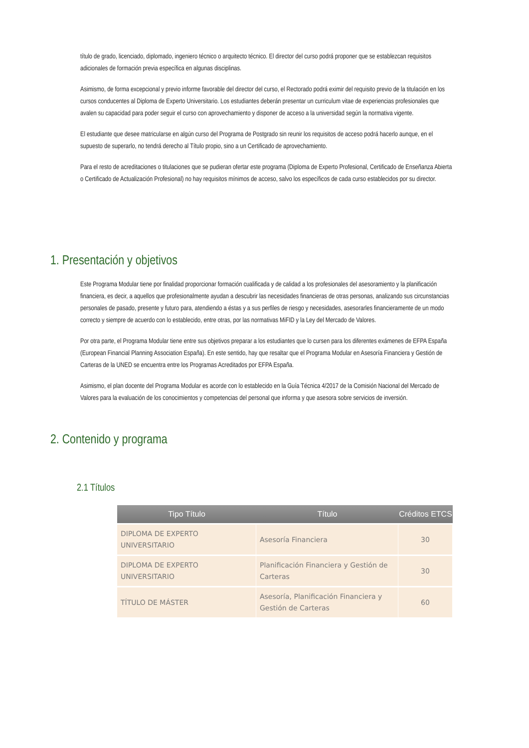título de grado, licenciado, diplomado, ingeniero técnico o arquitecto técnico. El director del curso podrá proponer que se establezcan requisitos adicionales de formación previa específica en algunas disciplinas.
Asimismo, de forma excepcional y previo informe favorable del director del curso, el Rectorado podrá eximir del requisito previo de la titulación en los cursos conducentes al Diploma de Experto Universitario. Los estudiantes deberán presentar un curriculum vitae de experiencias profesionales que avalen su capacidad para poder seguir el curso con aprovechamiento y disponer de acceso a la universidad según la normativa vigente.
El estudiante que desee matricularse en algún curso del Programa de Postgrado sin reunir los requisitos de acceso podrá hacerlo aunque, en el supuesto de superarlo, no tendrá derecho al Título propio, sino a un Certificado de aprovechamiento.
Para el resto de acreditaciones o titulaciones que se pudieran ofertar este programa (Diploma de Experto Profesional, Certificado de Enseñanza Abierta o Certificado de Actualización Profesional) no hay requisitos mínimos de acceso, salvo los específicos de cada curso establecidos por su director.
1. Presentación y objetivos
Este Programa Modular tiene por finalidad proporcionar formación cualificada y de calidad a los profesionales del asesoramiento y la planificación financiera, es decir, a aquellos que profesionalmente ayudan a descubrir las necesidades financieras de otras personas, analizando sus circunstancias personales de pasado, presente y futuro para, atendiendo a éstas y a sus perfiles de riesgo y necesidades, asesorarles financieramente de un modo correcto y siempre de acuerdo con lo establecido, entre otras, por las normativas MiFID y la Ley del Mercado de Valores.
Por otra parte, el Programa Modular tiene entre sus objetivos preparar a los estudiantes que lo cursen para los diferentes exámenes de EFPA España (European Financial Planning Association España). En este sentido, hay que resaltar que el Programa Modular en Asesoría Financiera y Gestión de Carteras de la UNED se encuentra entre los Programas Acreditados por EFPA España.
Asimismo, el plan docente del Programa Modular es acorde con lo establecido en la Guía Técnica 4/2017 de la Comisión Nacional del Mercado de Valores para la evaluación de los conocimientos y competencias del personal que informa y que asesora sobre servicios de inversión.
2. Contenido y programa
2.1 Títulos
| Tipo Título | Título | Créditos ETCS |
| --- | --- | --- |
| DIPLOMA DE EXPERTO UNIVERSITARIO | Asesoría Financiera | 30 |
| DIPLOMA DE EXPERTO UNIVERSITARIO | Planificación Financiera y Gestión de Carteras | 30 |
| TÍTULO DE MÁSTER | Asesoría, Planificación Financiera y Gestión de Carteras | 60 |